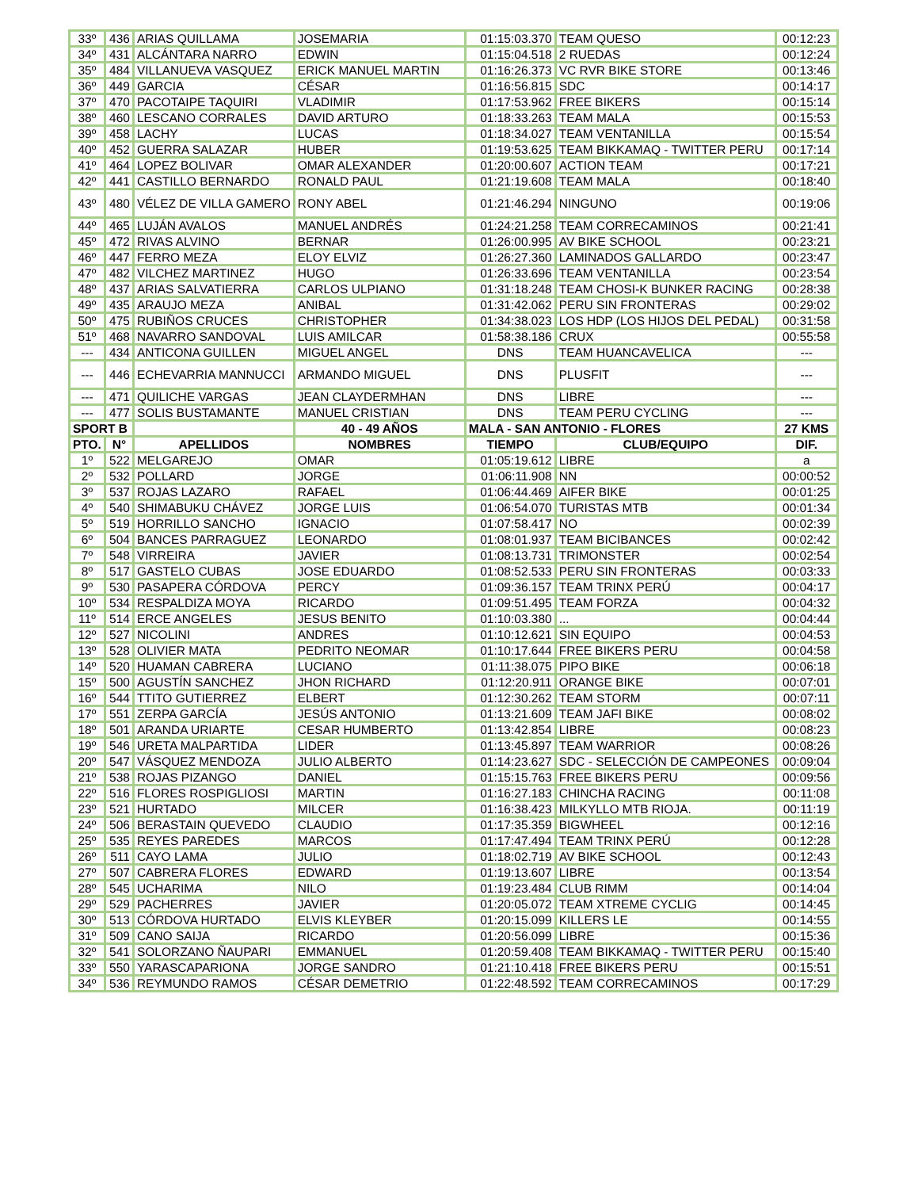| 33º | 436 | ARIAS QUILLAMA | JOSEMARIA | 01:15:03.370 | TEAM QUESO | 00:12:23 |
| 34º | 431 | ALCÁNTARA NARRO | EDWIN | 01:15:04.518 | 2 RUEDAS | 00:12:24 |
| 35º | 484 | VILLANUEVA VASQUEZ | ERICK MANUEL MARTIN | 01:16:26.373 | VC RVR BIKE STORE | 00:13:46 |
| 36º | 449 | GARCIA | CÉSAR | 01:16:56.815 | SDC | 00:14:17 |
| 37º | 470 | PACOTAIPE TAQUIRI | VLADIMIR | 01:17:53.962 | FREE BIKERS | 00:15:14 |
| 38º | 460 | LESCANO CORRALES | DAVID ARTURO | 01:18:33.263 | TEAM MALA | 00:15:53 |
| 39º | 458 | LACHY | LUCAS | 01:18:34.027 | TEAM VENTANILLA | 00:15:54 |
| 40º | 452 | GUERRA SALAZAR | HUBER | 01:19:53.625 | TEAM BIKKAMAQ - TWITTER PERU | 00:17:14 |
| 41º | 464 | LOPEZ BOLIVAR | OMAR ALEXANDER | 01:20:00.607 | ACTION TEAM | 00:17:21 |
| 42º | 441 | CASTILLO BERNARDO | RONALD PAUL | 01:21:19.608 | TEAM MALA | 00:18:40 |
| 43º | 480 | VÉLEZ DE VILLA GAMERO | RONY ABEL | 01:21:46.294 | NINGUNO | 00:19:06 |
| 44º | 465 | LUJÁN AVALOS | MANUEL ANDRÉS | 01:24:21.258 | TEAM CORRECAMINOS | 00:21:41 |
| 45º | 472 | RIVAS ALVINO | BERNAR | 01:26:00.995 | AV BIKE SCHOOL | 00:23:21 |
| 46º | 447 | FERRO MEZA | ELOY ELVIZ | 01:26:27.360 | LAMINADOS GALLARDO | 00:23:47 |
| 47º | 482 | VILCHEZ MARTINEZ | HUGO | 01:26:33.696 | TEAM VENTANILLA | 00:23:54 |
| 48º | 437 | ARIAS SALVATIERRA | CARLOS ULPIANO | 01:31:18.248 | TEAM CHOSI-K BUNKER RACING | 00:28:38 |
| 49º | 435 | ARAUJO MEZA | ANIBAL | 01:31:42.062 | PERU SIN FRONTERAS | 00:29:02 |
| 50º | 475 | RUBIÑOS CRUCES | CHRISTOPHER | 01:34:38.023 | LOS HDP (LOS HIJOS DEL PEDAL) | 00:31:58 |
| 51º | 468 | NAVARRO SANDOVAL | LUIS AMILCAR | 01:58:38.186 | CRUX | 00:55:58 |
| --- | 434 | ANTICONA GUILLEN | MIGUEL ANGEL | DNS | TEAM HUANCAVELICA | --- |
| --- | 446 | ECHEVARRIA MANNUCCI | ARMANDO MIGUEL | DNS | PLUSFIT | --- |
| --- | 471 | QUILICHE VARGAS | JEAN CLAYDERMHAN | DNS | LIBRE | --- |
| --- | 477 | SOLIS BUSTAMANTE | MANUEL CRISTIAN | DNS | TEAM PERU CYCLING | --- |
| SPORT B | | | 40 - 49 AÑOS | MALA - SAN ANTONIO - FLORES | | 27 KMS |
| PTO. | N° | APELLIDOS | NOMBRES | TIEMPO | CLUB/EQUIPO | DIF. |
| 1º | 522 | MELGAREJO | OMAR | 01:05:19.612 | LIBRE | a |
| 2º | 532 | POLLARD | JORGE | 01:06:11.908 | NN | 00:00:52 |
| 3º | 537 | ROJAS LAZARO | RAFAEL | 01:06:44.469 | AIFER BIKE | 00:01:25 |
| 4º | 540 | SHIMABUKU CHÁVEZ | JORGE LUIS | 01:06:54.070 | TURISTAS MTB | 00:01:34 |
| 5º | 519 | HORRILLO SANCHO | IGNACIO | 01:07:58.417 | NO | 00:02:39 |
| 6º | 504 | BANCES PARRAGUEZ | LEONARDO | 01:08:01.937 | TEAM BICIBANCES | 00:02:42 |
| 7º | 548 | VIRREIRA | JAVIER | 01:08:13.731 | TRIMONSTER | 00:02:54 |
| 8º | 517 | GASTELO CUBAS | JOSE EDUARDO | 01:08:52.533 | PERU SIN FRONTERAS | 00:03:33 |
| 9º | 530 | PASAPERA CÓRDOVA | PERCY | 01:09:36.157 | TEAM TRINX PERÚ | 00:04:17 |
| 10º | 534 | RESPALDIZA MOYA | RICARDO | 01:09:51.495 | TEAM FORZA | 00:04:32 |
| 11º | 514 | ERCE ANGELES | JESUS BENITO | 01:10:03.380 | ... | 00:04:44 |
| 12º | 527 | NICOLINI | ANDRES | 01:10:12.621 | SIN EQUIPO | 00:04:53 |
| 13º | 528 | OLIVIER MATA | PEDRITO NEOMAR | 01:10:17.644 | FREE BIKERS PERU | 00:04:58 |
| 14º | 520 | HUAMAN CABRERA | LUCIANO | 01:11:38.075 | PIPO BIKE | 00:06:18 |
| 15º | 500 | AGUSTÍN SANCHEZ | JHON RICHARD | 01:12:20.911 | ORANGE BIKE | 00:07:01 |
| 16º | 544 | TTITO GUTIERREZ | ELBERT | 01:12:30.262 | TEAM STORM | 00:07:11 |
| 17º | 551 | ZERPA GARCÍA | JESÚS ANTONIO | 01:13:21.609 | TEAM JAFI BIKE | 00:08:02 |
| 18º | 501 | ARANDA URIARTE | CESAR HUMBERTO | 01:13:42.854 | LIBRE | 00:08:23 |
| 19º | 546 | URETA MALPARTIDA | LIDER | 01:13:45.897 | TEAM WARRIOR | 00:08:26 |
| 20º | 547 | VÁSQUEZ MENDOZA | JULIO ALBERTO | 01:14:23.627 | SDC - SELECCIÓN DE CAMPEONES | 00:09:04 |
| 21º | 538 | ROJAS PIZANGO | DANIEL | 01:15:15.763 | FREE BIKERS PERU | 00:09:56 |
| 22º | 516 | FLORES ROSPIGLIOSI | MARTIN | 01:16:27.183 | CHINCHA RACING | 00:11:08 |
| 23º | 521 | HURTADO | MILCER | 01:16:38.423 | MILKYLLO MTB RIOJA. | 00:11:19 |
| 24º | 506 | BERASTAIN QUEVEDO | CLAUDIO | 01:17:35.359 | BIGWHEEL | 00:12:16 |
| 25º | 535 | REYES PAREDES | MARCOS | 01:17:47.494 | TEAM TRINX PERÚ | 00:12:28 |
| 26º | 511 | CAYO LAMA | JULIO | 01:18:02.719 | AV BIKE SCHOOL | 00:12:43 |
| 27º | 507 | CABRERA FLORES | EDWARD | 01:19:13.607 | LIBRE | 00:13:54 |
| 28º | 545 | UCHARIMA | NILO | 01:19:23.484 | CLUB RIMM | 00:14:04 |
| 29º | 529 | PACHERRES | JAVIER | 01:20:05.072 | TEAM XTREME CYCLIG | 00:14:45 |
| 30º | 513 | CÓRDOVA HURTADO | ELVIS KLEYBER | 01:20:15.099 | KILLERS LE | 00:14:55 |
| 31º | 509 | CANO SAIJA | RICARDO | 01:20:56.099 | LIBRE | 00:15:36 |
| 32º | 541 | SOLORZANO ÑAUPARI | EMMANUEL | 01:20:59.408 | TEAM BIKKAMAQ - TWITTER PERU | 00:15:40 |
| 33º | 550 | YARASCAPARIONA | JORGE SANDRO | 01:21:10.418 | FREE BIKERS PERU | 00:15:51 |
| 34º | 536 | REYMUNDO RAMOS | CÉSAR DEMETRIO | 01:22:48.592 | TEAM CORRECAMINOS | 00:17:29 |